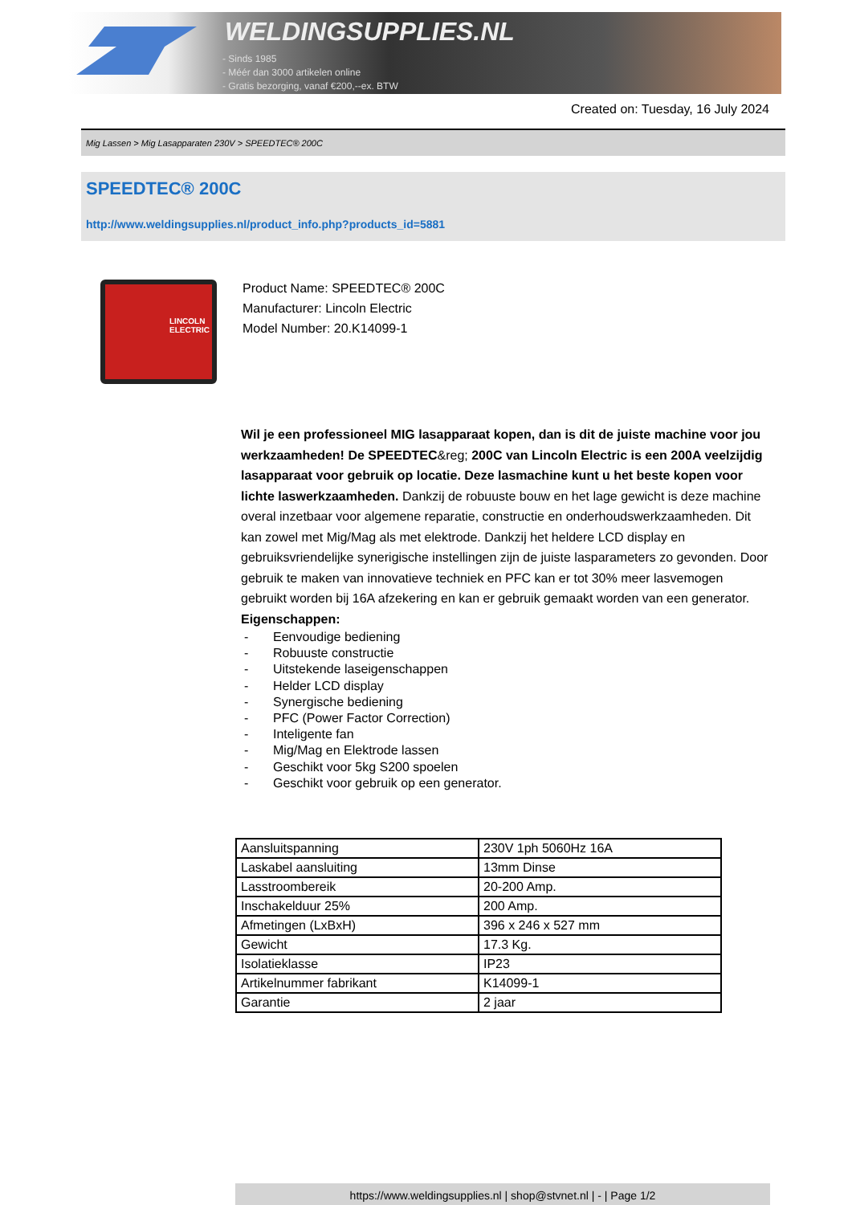WELDINGSUPPLIES.NL
- Sinds 1985
- Méér dan 3000 artikelen online
- Gratis bezorging, vanaf €200,--ex. BTW
Created on: Tuesday, 16 July 2024
Mig Lassen > Mig Lasapparaten 230V > SPEEDTEC® 200C
SPEEDTEC® 200C
http://www.weldingsupplies.nl/product_info.php?products_id=5881
LINCOLN ELECTRIC
Product Name: SPEEDTEC® 200C
Manufacturer: Lincoln Electric
Model Number: 20.K14099-1
Wil je een professioneel MIG lasapparaat kopen, dan is dit de juiste machine voor jou werkzaamheden! De SPEEDTEC&reg; 200C van Lincoln Electric is een 200A veelzijdig lasapparaat voor gebruik op locatie. Deze lasmachine kunt u het beste kopen voor lichte laswerkzaamheden. Dankzij de robuuste bouw en het lage gewicht is deze machine overal inzetbaar voor algemene reparatie, constructie en onderhoudswerkzaamheden. Dit kan zowel met Mig/Mag als met elektrode. Dankzij het heldere LCD display en gebruiksvriendelijke synerigische instellingen zijn de juiste lasparameters zo gevonden. Door gebruik te maken van innovatieve techniek en PFC kan er tot 30% meer lasvemogen gebruikt worden bij 16A afzekering en kan er gebruik gemaakt worden van een generator.
Eigenschappen:
- Eenvoudige bediening
- Robuuste constructie
- Uitstekende laseigenschappen
- Helder LCD display
- Synergische bediening
- PFC (Power Factor Correction)
- Inteligente fan
- Mig/Mag en Elektrode lassen
- Geschikt voor 5kg S200 spoelen
- Geschikt voor gebruik op een generator.
| Aansluitspanning | 230V 1ph 5060Hz 16A |
| Laskabel aansluiting | 13mm Dinse |
| Lasstroombereik | 20-200 Amp. |
| Inschakelduur 25% | 200 Amp. |
| Afmetingen (LxBxH) | 396 x 246 x 527 mm |
| Gewicht | 17.3 Kg. |
| Isolatieklasse | IP23 |
| Artikelnummer fabrikant | K14099-1 |
| Garantie | 2 jaar |
https://www.weldingsupplies.nl | shop@stvnet.nl | - | Page 1/2